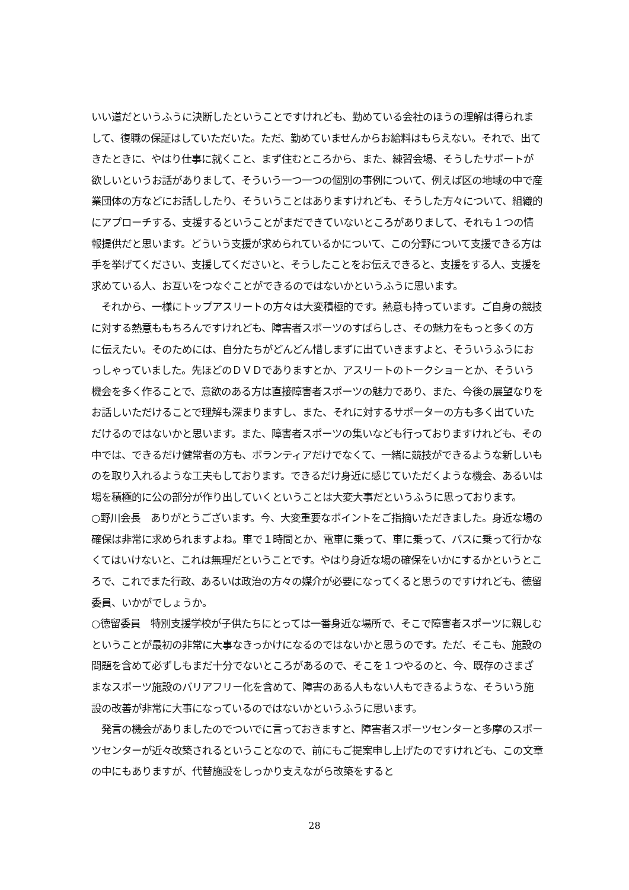いい道だというふうに決断したということですけれども、勤めている会社のほうの理解は得られまして、復職の保証はしていただいた。ただ、勤めていませんからお給料はもらえない。それで、出てきたときに、やはり仕事に就くこと、まず住むところから、また、練習会場、そうしたサポートが欲しいというお話がありまして、そういう一つ一つの個別の事例について、例えば区の地域の中で産業団体の方などにお話ししたり、そういうことはありますけれども、そうした方々について、組織的にアプローチする、支援するということがまだできていないところがありまして、それも１つの情報提供だと思います。どういう支援が求められているかについて、この分野について支援できる方は手を挙げてください、支援してくださいと、そうしたことをお伝えできると、支援をする人、支援を求めている人、お互いをつなぐことができるのではないかというふうに思います。
　それから、一様にトップアスリートの方々は大変積極的です。熱意も持っています。ご自身の競技に対する熱意ももちろんですけれども、障害者スポーツのすばらしさ、その魅力をもっと多くの方に伝えたい。そのためには、自分たちがどんどん惜しまずに出ていきますよと、そういうふうにおっしゃっていました。先ほどのＤＶＤでありますとか、アスリートのトークショーとか、そういう機会を多く作ることで、意欲のある方は直接障害者スポーツの魅力であり、また、今後の展望なりをお話しいただけることで理解も深まりますし、また、それに対するサポーターの方も多く出ていただけるのではないかと思います。また、障害者スポーツの集いなども行っておりますけれども、その中では、できるだけ健常者の方も、ボランティアだけでなくて、一緒に競技ができるような新しいものを取り入れるような工夫もしております。できるだけ身近に感じていただくような機会、あるいは場を積極的に公の部分が作り出していくということは大変大事だというふうに思っております。
○野川会長　ありがとうございます。今、大変重要なポイントをご指摘いただきました。身近な場の確保は非常に求められますよね。車で１時間とか、電車に乗って、車に乗って、バスに乗って行かなくてはいけないと、これは無理だということです。やはり身近な場の確保をいかにするかというところで、これでまた行政、あるいは政治の方々の媒介が必要になってくると思うのですけれども、徳留委員、いかがでしょうか。
○徳留委員　特別支援学校が子供たちにとっては一番身近な場所で、そこで障害者スポーツに親しむということが最初の非常に大事なきっかけになるのではないかと思うのです。ただ、そこも、施設の問題を含めて必ずしもまだ十分でないところがあるので、そこを１つやるのと、今、既存のさまざまなスポーツ施設のバリアフリー化を含めて、障害のある人もない人もできるような、そういう施設の改善が非常に大事になっているのではないかというふうに思います。
　発言の機会がありましたのでついでに言っておきますと、障害者スポーツセンターと多摩のスポーツセンターが近々改築されるということなので、前にもご提案申し上げたのですけれども、この文章の中にもありますが、代替施設をしっかり支えながら改築をすると
28